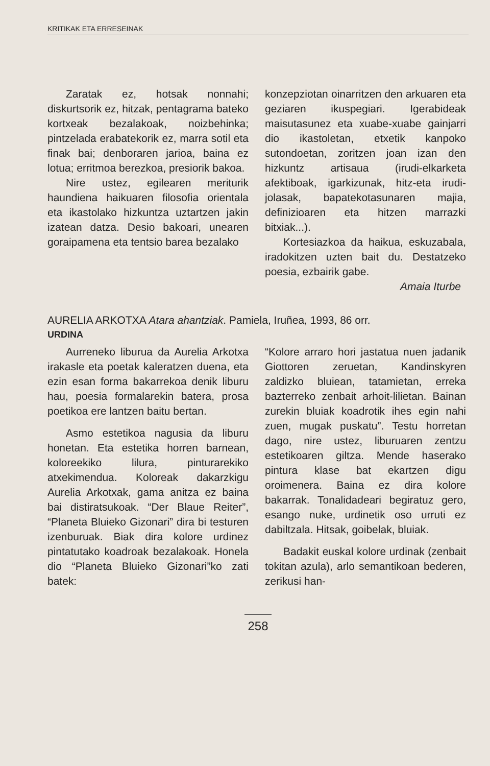KRITIKAK ETA ERRESEINAK
Zaratak ez, hotsak nonnahi; diskurtsorik ez, hitzak, pentagrama bateko kortxeak bezalakoak, noizbehinka; pintzelada erabatekorik ez, marra sotil eta finak bai; denboraren jarioa, baina ez lotua; erritmoa berezkoa, presiorik bakoa.
Nire ustez, egilearen meriturik haundiena haikuaren filosofia orientala eta ikastolako hizkuntza uztartzen jakin izatean datza. Desio bakoari, unearen goraipamena eta tentsio barea bezalako
konzepziotan oinarritzen den arkuaren eta geziaren ikuspegiari. Igerabideak maisutasunez eta xuabe-xuabe gainjarri dio ikastoletan, etxetik kanpoko sutondoetan, zoritzen joan izan den hizkuntz artisaua (irudi-elkarketa afektiboak, igarkizunak, hitz-eta irudi-jolasak, bapatekotasunaren majia, definizioaren eta hitzen marrazki bitxiak...).
Kortesiazkoa da haikua, eskuzabala, iradokitzen uzten bait du. Destatzeko poesia, ezbairik gabe.
Amaia Iturbe
AURELIA ARKOTXA Atara ahantziak. Pamiela, Iruñea, 1993, 86 orr.
URDINA
Aurreneko liburua da Aurelia Arkotxa irakasle eta poetak kaleratzen duena, eta ezin esan forma bakarrekoa denik liburu hau, poesia formalarekin batera, prosa poetikoa ere lantzen baitu bertan.
Asmo estetikoa nagusia da liburu honetan. Eta estetika horren barnean, koloreekiko lilura, pinturarekiko atxekimendua. Koloreak dakarzkigu Aurelia Arkotxak, gama anitza ez baina bai distiratsukoak. “Der Blaue Reiter”, “Planeta Bluieko Gizonari” dira bi testuren izenburuak. Biak dira kolore urdinez pintatutako koadroak bezalakoak. Honela dio “Planeta Bluieko Gizonari”ko zati batek:
“Kolore arraro hori jastatua nuen jadanik Giottoren zeruetan, Kandinskyren zaldizko bluiean, tatamietan, erreka bazterreko zenbait arhoit-lilietan. Bainan zurekin bluiak koadrotik ihes egin nahi zuen, mugak puskatu”. Testu horretan dago, nire ustez, liburuaren zentzu estetikoaren giltza. Mende haserako pintura klase bat ekartzen digu oroimenera. Baina ez dira kolore bakarrak. Tonalidadeari begiratuz gero, esango nuke, urdinetik oso urruti ez dabiltzala. Hitsak, goibelak, bluiak.
Badakit euskal kolore urdinak (zenbait tokitan azula), arlo semantikoan bederen, zerikusi han-
258